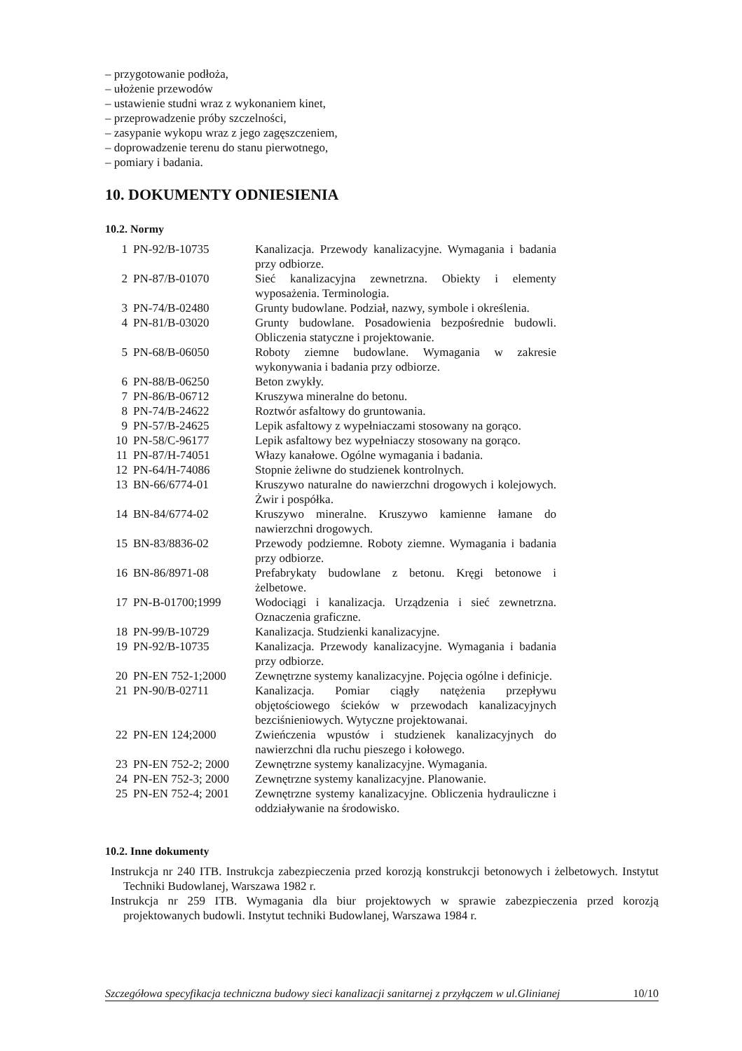– przygotowanie podłoża,
– ułożenie przewodów
– ustawienie studni wraz z wykonaniem kinet,
– przeprowadzenie próby szczelności,
– zasypanie wykopu wraz z jego zagęszczeniem,
– doprowadzenie terenu do stanu pierwotnego,
– pomiary i badania.
10. DOKUMENTY ODNIESIENIA
10.2. Normy
| 1 | PN-92/B-10735 | Kanalizacja. Przewody kanalizacyjne. Wymagania i badania przy odbiorze. |
| 2 | PN-87/B-01070 | Sieć kanalizacyjna zewnetrzna. Obiekty i elementy wyposażenia. Terminologia. |
| 3 | PN-74/B-02480 | Grunty budowlane. Podział, nazwy, symbole i określenia. |
| 4 | PN-81/B-03020 | Grunty budowlane. Posadowienia bezpośrednie budowli. Obliczenia statyczne i projektowanie. |
| 5 | PN-68/B-06050 | Roboty ziemne budowlane. Wymagania w zakresie wykonywania i badania przy odbiorze. |
| 6 | PN-88/B-06250 | Beton zwykły. |
| 7 | PN-86/B-06712 | Kruszywa mineralne do betonu. |
| 8 | PN-74/B-24622 | Roztwór asfaltowy do gruntowania. |
| 9 | PN-57/B-24625 | Lepik asfaltowy z wypełniaczami stosowany na gorąco. |
| 10 | PN-58/C-96177 | Lepik asfaltowy bez wypełniaczy stosowany na gorąco. |
| 11 | PN-87/H-74051 | Włazy kanałowe. Ogólne wymagania i badania. |
| 12 | PN-64/H-74086 | Stopnie żeliwne do studzienek kontrolnych. |
| 13 | BN-66/6774-01 | Kruszywo naturalne do nawierzchni drogowych i kolejowych. Żwir i pospółka. |
| 14 | BN-84/6774-02 | Kruszywo mineralne. Kruszywo kamienne łamane do nawierzchni drogowych. |
| 15 | BN-83/8836-02 | Przewody podziemne. Roboty ziemne. Wymagania i badania przy odbiorze. |
| 16 | BN-86/8971-08 | Prefabrykaty budowlane z betonu. Kręgi betonowe i żelbetowe. |
| 17 | PN-B-01700;1999 | Wodociągi i kanalizacja. Urządzenia i sieć zewnetrzna. Oznaczenia graficzne. |
| 18 | PN-99/B-10729 | Kanalizacja. Studzienki kanalizacyjne. |
| 19 | PN-92/B-10735 | Kanalizacja. Przewody kanalizacyjne. Wymagania i badania przy odbiorze. |
| 20 | PN-EN 752-1;2000 | Zewnętrzne systemy kanalizacyjne. Pojęcia ogólne i definicje. |
| 21 | PN-90/B-02711 | Kanalizacja. Pomiar ciągły natężenia przepływu objętościowego ścieków w przewodach kanalizacyjnych bezciśnieniowych. Wytyczne projektowanai. |
| 22 | PN-EN 124;2000 | Zwieńczenia wpustów i studzienek kanalizacyjnych do nawierzchni dla ruchu pieszego i kołowego. |
| 23 | PN-EN 752-2; 2000 | Zewnętrzne systemy kanalizacyjne. Wymagania. |
| 24 | PN-EN 752-3; 2000 | Zewnętrzne systemy kanalizacyjne. Planowanie. |
| 25 | PN-EN 752-4; 2001 | Zewnętrzne systemy kanalizacyjne. Obliczenia hydrauliczne i oddziaływanie na środowisko. |
10.2. Inne dokumenty
Instrukcja nr 240 ITB. Instrukcja zabezpieczenia przed korozją konstrukcji betonowych i żelbetowych. Instytut Techniki Budowlanej, Warszawa 1982 r.
Instrukcja nr 259 ITB. Wymagania dla biur projektowych w sprawie zabezpieczenia przed korozją projektowanych budowli. Instytut techniki Budowlanej, Warszawa 1984 r.
Szczegółowa specyfikacja techniczna budowy sieci kanalizacji sanitarnej z przyłączem w ul.Glinianej 10/10